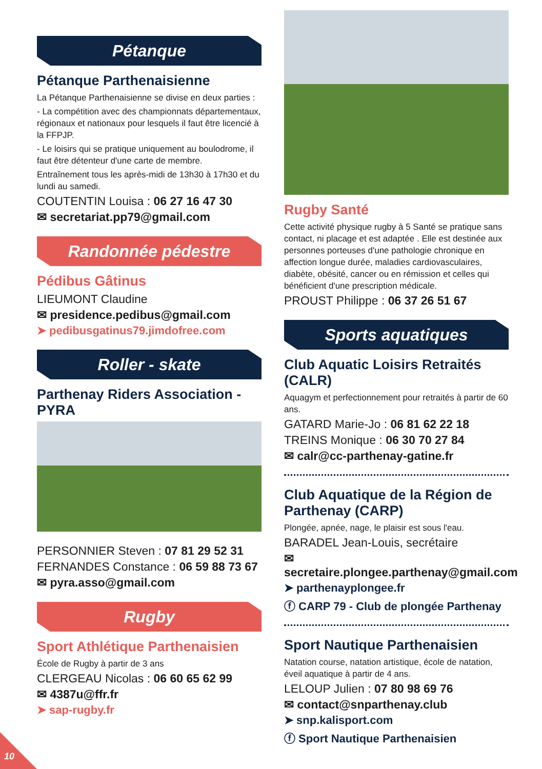Pétanque
Pétanque Parthenaisienne
La Pétanque Parthenaisienne se divise en deux parties :
- La compétition avec des championnats départementaux, régionaux et nationaux pour lesquels il faut être licencié à la FFPJP.
- Le loisirs qui se pratique uniquement au boulodrome, il faut être détenteur d'une carte de membre.
Entraînement tous les après-midi de 13h30 à 17h30 et du lundi au samedi.
COUTENTIN Louisa : 06 27 16 47 30
✉ secretariat.pp79@gmail.com
Randonnée pédestre
Pédibus Gâtinus
LIEUMONT Claudine
✉ presidence.pedibus@gmail.com
➤ pedibusgatinus79.jimdofree.com
Roller - skate
Parthenay Riders Association - PYRA
PERSONNIER Steven : 07 81 29 52 31
FERNANDES Constance : 06 59 88 73 67
✉ pyra.asso@gmail.com
Rugby
Sport Athlétique Parthenaisien
École de Rugby à partir de 3 ans
CLERGEAU Nicolas : 06 60 65 62 99
✉ 4387u@ffr.fr
➤ sap-rugby.fr
Rugby Santé
Cette activité physique rugby à 5 Santé se pratique sans contact, ni placage et est adaptée . Elle est destinée aux personnes porteuses d'une pathologie chronique en affection longue durée, maladies cardiovasculaires, diabète, obésité, cancer ou en rémission et celles qui bénéficient d'une prescription médicale.
PROUST Philippe : 06 37 26 51 67
Sports aquatiques
Club Aquatic Loisirs Retraités (CALR)
Aquagym et perfectionnement pour retraités à partir de 60 ans.
GATARD Marie-Jo : 06 81 62 22 18
TREINS Monique : 06 30 70 27 84
✉ calr@cc-parthenay-gatine.fr
Club Aquatique de la Région de Parthenay (CARP)
Plongée, apnée, nage, le plaisir est sous l'eau.
BARADEL Jean-Louis, secrétaire
✉ secretaire.plongee.parthenay@gmail.com
➤ parthenayplongee.fr
ⓕ CARP 79 - Club de plongée Parthenay
Sport Nautique Parthenaisien
Natation course, natation artistique, école de natation, éveil aquatique à partir de 4 ans.
LELOUP Julien : 07 80 98 69 76
✉ contact@snparthenay.club
➤ snp.kalisport.com
ⓕ Sport Nautique Parthenaisien
10